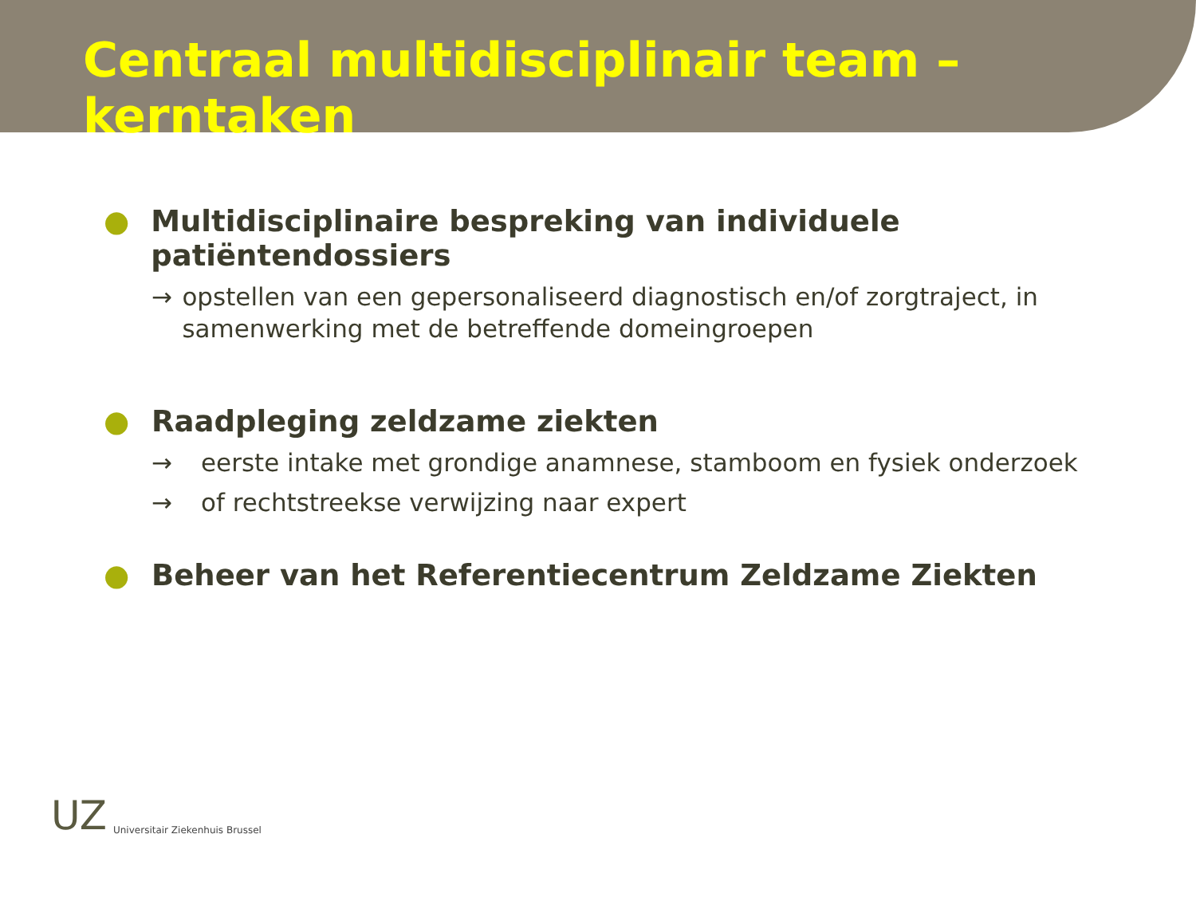Centraal multidisciplinair team – kerntaken
● Multidisciplinaire bespreking van individuele patiëntendossiers
→ opstellen van een gepersonaliseerd diagnostisch en/of zorgtraject, in samenwerking met de betreffende domeingroepen
● Raadpleging zeldzame ziekten
→ eerste intake met grondige anamnese, stamboom en fysiek onderzoek
→ of rechtstreekse verwijzing naar expert
● Beheer van het Referentiecentrum Zeldzame Ziekten
UZ Universitair Ziekenhuis Brussel